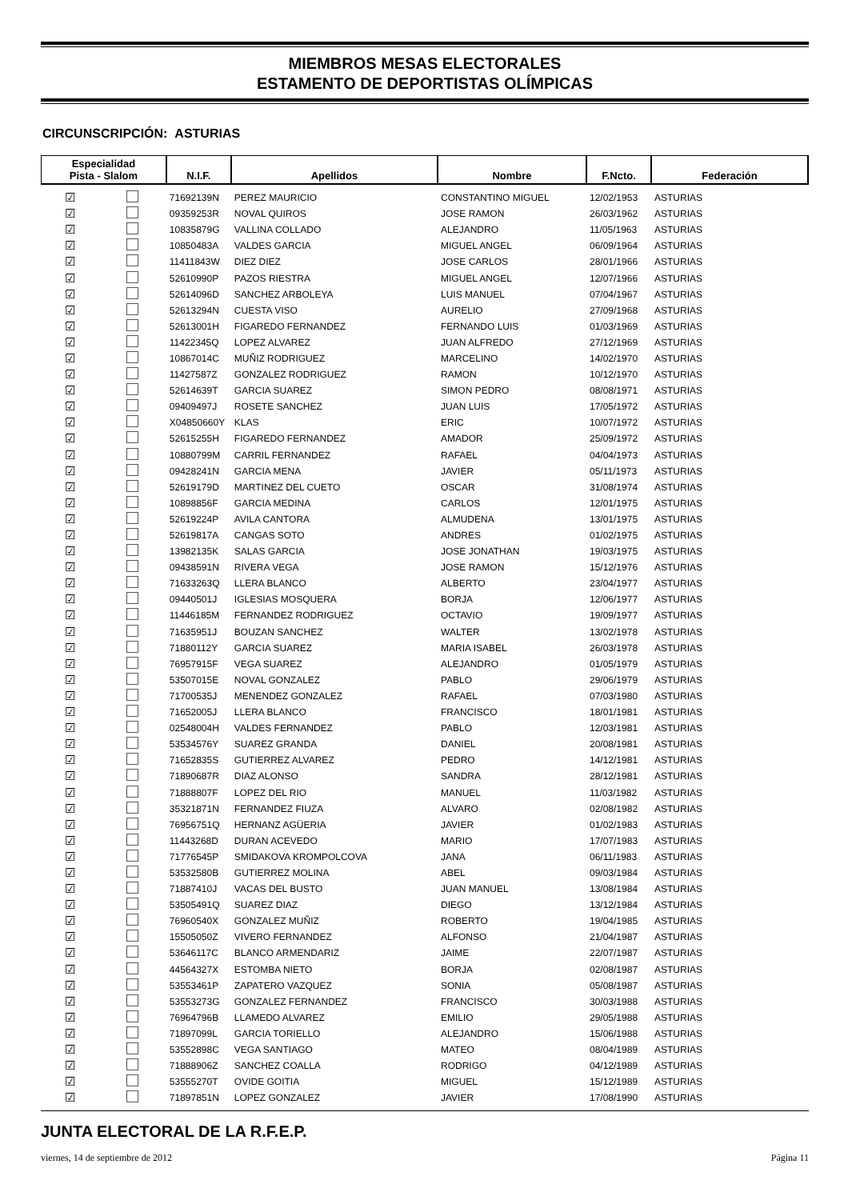MIEMBROS MESAS ELECTORALES
ESTAMENTO DE DEPORTISTAS OLÍMPICAS
CIRCUNSCRIPCIÓN: ASTURIAS
| Especialidad Pista - Slalom | | N.I.F. | Apellidos | Nombre | F.Ncto. | Federación |
| --- | --- | --- | --- | --- | --- | --- |
| ☑ | | 71692139N | PEREZ MAURICIO | CONSTANTINO MIGUEL | 12/02/1953 | ASTURIAS |
| ☑ | | 09359253R | NOVAL QUIROS | JOSE RAMON | 26/03/1962 | ASTURIAS |
| ☑ | | 10835879G | VALLINA COLLADO | ALEJANDRO | 11/05/1963 | ASTURIAS |
| ☑ | | 10850483A | VALDES GARCIA | MIGUEL ANGEL | 06/09/1964 | ASTURIAS |
| ☑ | | 11411843W | DIEZ DIEZ | JOSE CARLOS | 28/01/1966 | ASTURIAS |
| ☑ | | 52610990P | PAZOS RIESTRA | MIGUEL ANGEL | 12/07/1966 | ASTURIAS |
| ☑ | | 52614096D | SANCHEZ ARBOLEYA | LUIS MANUEL | 07/04/1967 | ASTURIAS |
| ☑ | | 52613294N | CUESTA VISO | AURELIO | 27/09/1968 | ASTURIAS |
| ☑ | | 52613001H | FIGAREDO FERNANDEZ | FERNANDO LUIS | 01/03/1969 | ASTURIAS |
| ☑ | | 11422345Q | LOPEZ ALVAREZ | JUAN ALFREDO | 27/12/1969 | ASTURIAS |
| ☑ | | 10867014C | MUÑIZ RODRIGUEZ | MARCELINO | 14/02/1970 | ASTURIAS |
| ☑ | | 11427587Z | GONZALEZ RODRIGUEZ | RAMON | 10/12/1970 | ASTURIAS |
| ☑ | | 52614639T | GARCIA SUAREZ | SIMON PEDRO | 08/08/1971 | ASTURIAS |
| ☑ | | 09409497J | ROSETE SANCHEZ | JUAN LUIS | 17/05/1972 | ASTURIAS |
| ☑ | | X04850660Y | KLAS | ERIC | 10/07/1972 | ASTURIAS |
| ☑ | | 52615255H | FIGAREDO FERNANDEZ | AMADOR | 25/09/1972 | ASTURIAS |
| ☑ | | 10880799M | CARRIL FERNANDEZ | RAFAEL | 04/04/1973 | ASTURIAS |
| ☑ | | 09428241N | GARCIA MENA | JAVIER | 05/11/1973 | ASTURIAS |
| ☑ | | 52619179D | MARTINEZ DEL CUETO | OSCAR | 31/08/1974 | ASTURIAS |
| ☑ | | 10898856F | GARCIA MEDINA | CARLOS | 12/01/1975 | ASTURIAS |
| ☑ | | 52619224P | AVILA CANTORA | ALMUDENA | 13/01/1975 | ASTURIAS |
| ☑ | | 52619817A | CANGAS SOTO | ANDRES | 01/02/1975 | ASTURIAS |
| ☑ | | 13982135K | SALAS GARCIA | JOSE JONATHAN | 19/03/1975 | ASTURIAS |
| ☑ | | 09438591N | RIVERA VEGA | JOSE RAMON | 15/12/1976 | ASTURIAS |
| ☑ | | 71633263Q | LLERA BLANCO | ALBERTO | 23/04/1977 | ASTURIAS |
| ☑ | | 09440501J | IGLESIAS MOSQUERA | BORJA | 12/06/1977 | ASTURIAS |
| ☑ | | 11446185M | FERNANDEZ RODRIGUEZ | OCTAVIO | 19/09/1977 | ASTURIAS |
| ☑ | | 71635951J | BOUZAN SANCHEZ | WALTER | 13/02/1978 | ASTURIAS |
| ☑ | | 71880112Y | GARCIA SUAREZ | MARIA ISABEL | 26/03/1978 | ASTURIAS |
| ☑ | | 76957915F | VEGA SUAREZ | ALEJANDRO | 01/05/1979 | ASTURIAS |
| ☑ | | 53507015E | NOVAL GONZALEZ | PABLO | 29/06/1979 | ASTURIAS |
| ☑ | | 71700535J | MENENDEZ GONZALEZ | RAFAEL | 07/03/1980 | ASTURIAS |
| ☑ | | 71652005J | LLERA BLANCO | FRANCISCO | 18/01/1981 | ASTURIAS |
| ☑ | | 02548004H | VALDES FERNANDEZ | PABLO | 12/03/1981 | ASTURIAS |
| ☑ | | 53534576Y | SUAREZ GRANDA | DANIEL | 20/08/1981 | ASTURIAS |
| ☑ | | 71652835S | GUTIERREZ ALVAREZ | PEDRO | 14/12/1981 | ASTURIAS |
| ☑ | | 71890687R | DIAZ ALONSO | SANDRA | 28/12/1981 | ASTURIAS |
| ☑ | | 71888807F | LOPEZ DEL RIO | MANUEL | 11/03/1982 | ASTURIAS |
| ☑ | | 35321871N | FERNANDEZ FIUZA | ALVARO | 02/08/1982 | ASTURIAS |
| ☑ | | 76956751Q | HERNANZ AGÜERIA | JAVIER | 01/02/1983 | ASTURIAS |
| ☑ | | 11443268D | DURAN ACEVEDO | MARIO | 17/07/1983 | ASTURIAS |
| ☑ | | 71776545P | SMIDAKOVA KROMPOLCOVA | JANA | 06/11/1983 | ASTURIAS |
| ☑ | | 53532580B | GUTIERREZ MOLINA | ABEL | 09/03/1984 | ASTURIAS |
| ☑ | | 71887410J | VACAS DEL BUSTO | JUAN MANUEL | 13/08/1984 | ASTURIAS |
| ☑ | | 53505491Q | SUAREZ DIAZ | DIEGO | 13/12/1984 | ASTURIAS |
| ☑ | | 76960540X | GONZALEZ MUÑIZ | ROBERTO | 19/04/1985 | ASTURIAS |
| ☑ | | 15505050Z | VIVERO FERNANDEZ | ALFONSO | 21/04/1987 | ASTURIAS |
| ☑ | | 53646117C | BLANCO ARMENDARIZ | JAIME | 22/07/1987 | ASTURIAS |
| ☑ | | 44564327X | ESTOMBA NIETO | BORJA | 02/08/1987 | ASTURIAS |
| ☑ | | 53553461P | ZAPATERO VAZQUEZ | SONIA | 05/08/1987 | ASTURIAS |
| ☑ | | 53553273G | GONZALEZ FERNANDEZ | FRANCISCO | 30/03/1988 | ASTURIAS |
| ☑ | | 76964796B | LLAMEDO ALVAREZ | EMILIO | 29/05/1988 | ASTURIAS |
| ☑ | | 71897099L | GARCIA TORIELLO | ALEJANDRO | 15/06/1988 | ASTURIAS |
| ☑ | | 53552898C | VEGA SANTIAGO | MATEO | 08/04/1989 | ASTURIAS |
| ☑ | | 71888906Z | SANCHEZ COALLA | RODRIGO | 04/12/1989 | ASTURIAS |
| ☑ | | 53555270T | OVIDE GOITIA | MIGUEL | 15/12/1989 | ASTURIAS |
| ☑ | | 71897851N | LOPEZ GONZALEZ | JAVIER | 17/08/1990 | ASTURIAS |
JUNTA ELECTORAL DE LA R.F.E.P.
viernes, 14 de septiembre de 2012 Página 11